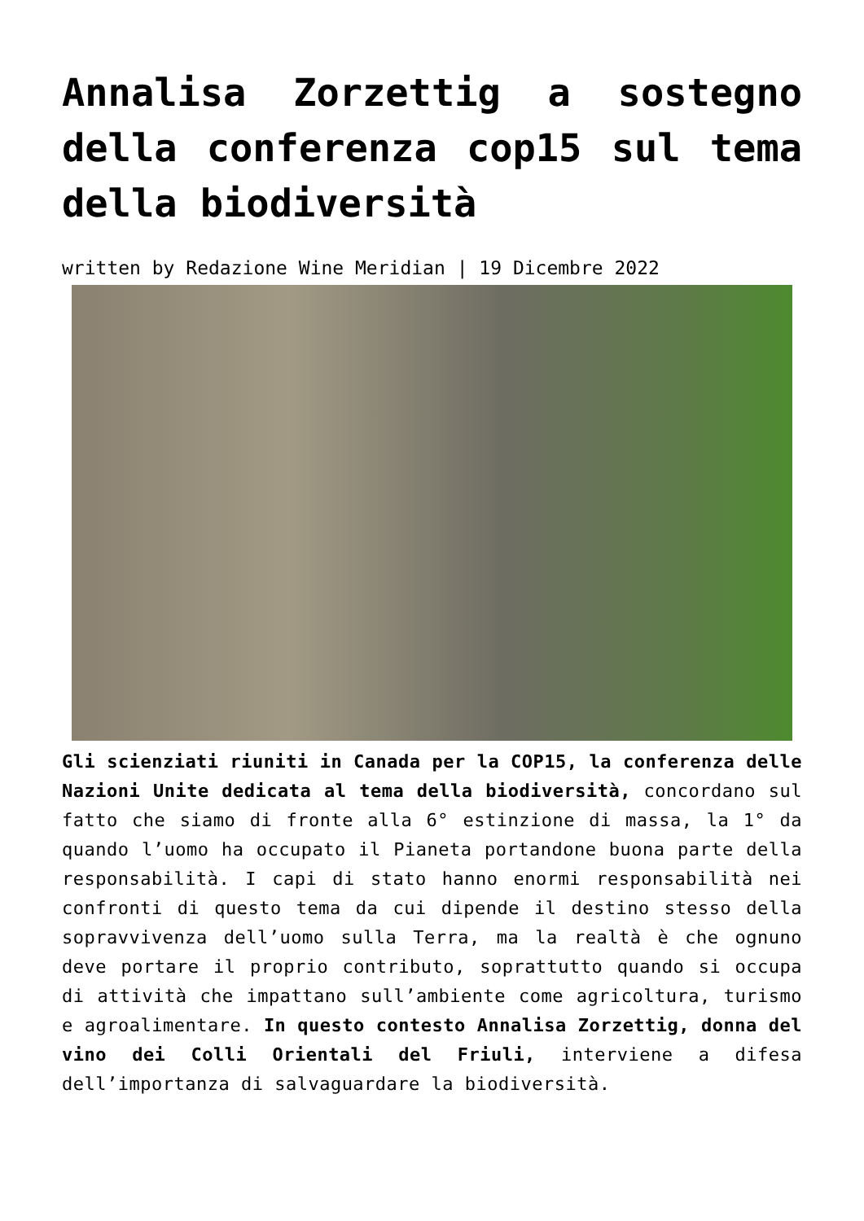Annalisa Zorzettig a sostegno della conferenza cop15 sul tema della biodiversità
written by Redazione Wine Meridian | 19 Dicembre 2022
Gli scienziati riuniti in Canada per la COP15, la conferenza delle Nazioni Unite dedicata al tema della biodiversità, concordano sul fatto che siamo di fronte alla 6° estinzione di massa, la 1° da quando l’uomo ha occupato il Pianeta portandone buona parte della responsabilità. I capi di stato hanno enormi responsabilità nei confronti di questo tema da cui dipende il destino stesso della sopravvivenza dell’uomo sulla Terra, ma la realtà è che ognuno deve portare il proprio contributo, soprattutto quando si occupa di attività che impattano sull’ambiente come agricoltura, turismo e agroalimentare. In questo contesto Annalisa Zorzettig, donna del vino dei Colli Orientali del Friuli, interviene a difesa dell’importanza di salvaguardare la biodiversità.